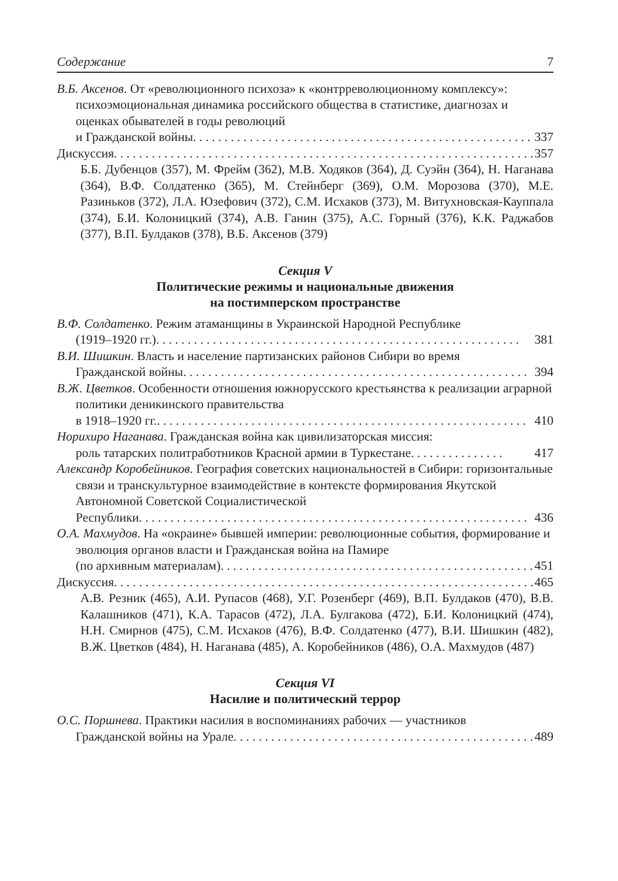Содержание 7
В.Б. Аксенов. От «революционного психоза» к «контрреволюционному комплексу»: психоэмоциональная динамика российского общества в статистике, диагнозах и оценках обывателей в годы революций
и Гражданской войны. . . . . . . . . . . . . . . . . . . . . . . . . . . . . . . . . . . . . . . . . . . . . . . . . . . . . . 337
Дискуссия. . . . . . . . . . . . . . . . . . . . . . . . . . . . . . . . . . . . . . . . . . . . . . . . . . . . . . . . . . . . . . . . . . . 357
Б.Б. Дубенцов (357), М. Фрейм (362), М.В. Ходяков (364), Д. Суэйн (364), Н. Наганава (364), В.Ф. Солдатенко (365), М. Стейнберг (369), О.М. Морозова (370), М.Е. Разиньков (372), Л.А. Юзефович (372), С.М. Исхаков (373), М. Витухновская-Кауппала (374), Б.И. Колоницкий (374), А.В. Ганин (375), А.С. Горный (376), К.К. Раджабов (377), В.П. Булдаков (378), В.Б. Аксенов (379)
Секция V
Политические режимы и национальные движения
на постимперском пространстве
В.Ф. Солдатенко. Режим атаманщины в Украинской Народной Республике
(1919–1920 гг.) . . . . . . . . . . . . . . . . . . . . . . . . . . . . . . . . . . . . . . . . . . . . . . . . . . . . . . . . . . 381
В.И. Шишкин. Власть и население партизанских районов Сибири во время
Гражданской войны. . . . . . . . . . . . . . . . . . . . . . . . . . . . . . . . . . . . . . . . . . . . . . . . . . . . . . . 394
В.Ж. Цветков. Особенности отношения южнорусского крестьянства к реализации аграрной политики деникинского правительства
в 1918–1920 гг.. . . . . . . . . . . . . . . . . . . . . . . . . . . . . . . . . . . . . . . . . . . . . . . . . . . . . . . . . . . 410
Норихиро Наганава. Гражданская война как цивилизаторская миссия:
роль татарских политработников Красной армии в Туркестане . . . . . . . . . . . . . . . 417
Александр Коробейников. География советских национальностей в Сибири: горизонтальные связи и транскультурное взаимодействие в контексте формирования Якутской Автономной Советской Социалистической
Республики. . . . . . . . . . . . . . . . . . . . . . . . . . . . . . . . . . . . . . . . . . . . . . . . . . . . . . . . . . . . . . 436
О.А. Махмудов. На «окраине» бывшей империи: революционные события, формирование и эволюция органов власти и Гражданская война на Памире
(по архивным материалам). . . . . . . . . . . . . . . . . . . . . . . . . . . . . . . . . . . . . . . . . . . . . . . . . . 451
Дискуссия. . . . . . . . . . . . . . . . . . . . . . . . . . . . . . . . . . . . . . . . . . . . . . . . . . . . . . . . . . . . . . . . . . . 465
А.В. Резник (465), А.И. Рупасов (468), У.Г. Розенберг (469), В.П. Булдаков (470), В.В. Калашников (471), К.А. Тарасов (472), Л.А. Булгакова (472), Б.И. Колоницкий (474), Н.Н. Смирнов (475), С.М. Исхаков (476), В.Ф. Солдатенко (477), В.И. Шишкин (482), В.Ж. Цветков (484), Н. Наганава (485), А. Коробейников (486), О.А. Махмудов (487)
Секция VI
Насилие и политический террор
О.С. Поршнева. Практики насилия в воспоминаниях рабочих — участников
Гражданской войны на Урале . . . . . . . . . . . . . . . . . . . . . . . . . . . . . . . . . . . . . . . . . . . . . . . . . 489